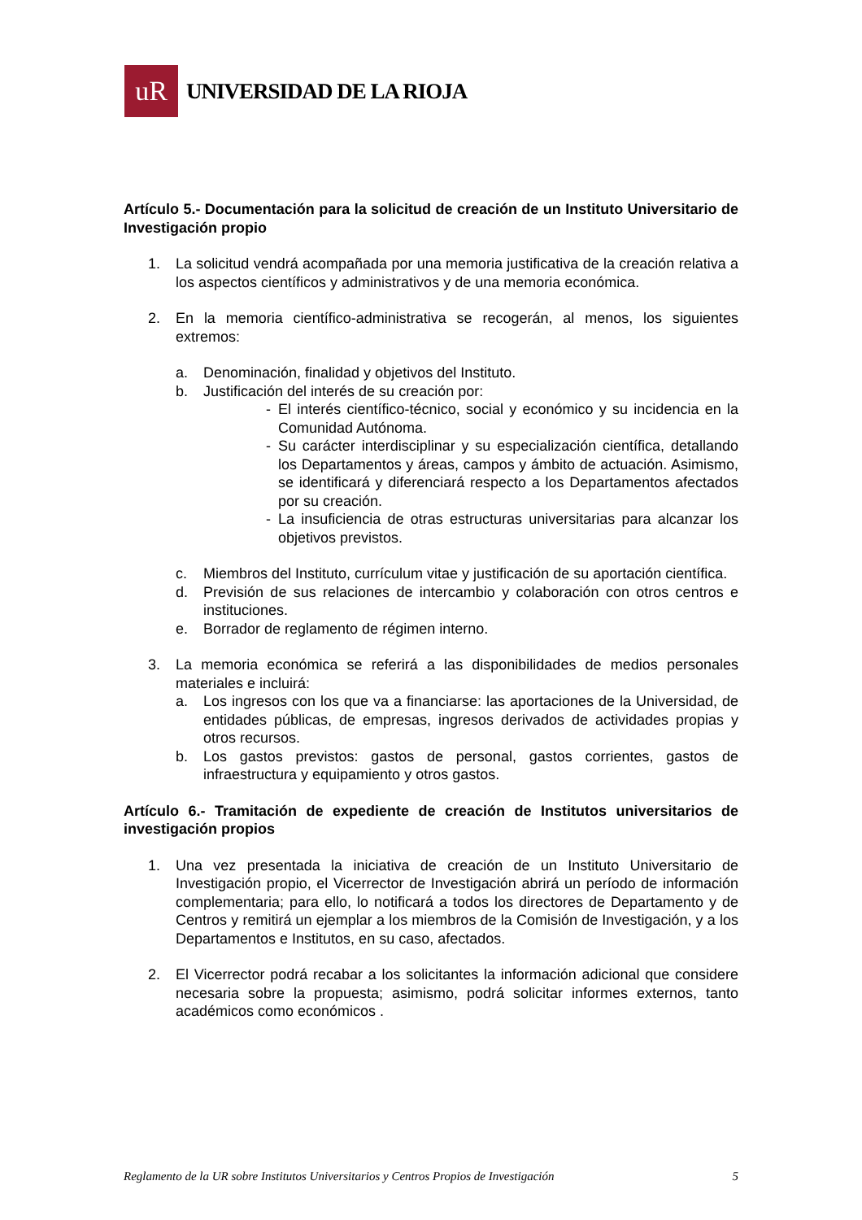uR
UNIVERSIDAD DE LA RIOJA
Artículo 5.- Documentación para la solicitud de creación de un Instituto Universitario de Investigación propio
1. La solicitud vendrá acompañada por una memoria justificativa de la creación relativa a los aspectos científicos y administrativos y de una memoria económica.
2. En la memoria científico-administrativa se recogerán, al menos, los siguientes extremos:
a. Denominación, finalidad y objetivos del Instituto.
b. Justificación del interés de su creación por:
- El interés científico-técnico, social y económico y su incidencia en la Comunidad Autónoma.
- Su carácter interdisciplinar y su especialización científica, detallando los Departamentos y áreas, campos y ámbito de actuación. Asimismo, se identificará y diferenciará respecto a los Departamentos afectados por su creación.
- La insuficiencia de otras estructuras universitarias para alcanzar los objetivos previstos.
c. Miembros del Instituto, currículum vitae y justificación de su aportación científica.
d. Previsión de sus relaciones de intercambio y colaboración con otros centros e instituciones.
e. Borrador de reglamento de régimen interno.
3. La memoria económica se referirá a las disponibilidades de medios personales materiales e incluirá:
a. Los ingresos con los que va a financiarse: las aportaciones de la Universidad, de entidades públicas, de empresas, ingresos derivados de actividades propias y otros recursos.
b. Los gastos previstos: gastos de personal, gastos corrientes, gastos de infraestructura y equipamiento y otros gastos.
Artículo 6.- Tramitación de expediente de creación de Institutos universitarios de investigación propios
1. Una vez presentada la iniciativa de creación de un Instituto Universitario de Investigación propio, el Vicerrector de Investigación abrirá un período de información complementaria; para ello, lo notificará a todos los directores de Departamento y de Centros y remitirá un ejemplar a los miembros de la Comisión de Investigación, y a los Departamentos e Institutos, en su caso, afectados.
2. El Vicerrector podrá recabar a los solicitantes la información adicional que considere necesaria sobre la propuesta; asimismo, podrá solicitar informes externos, tanto académicos como económicos .
Reglamento de la UR sobre Institutos Universitarios y Centros Propios de Investigación 5